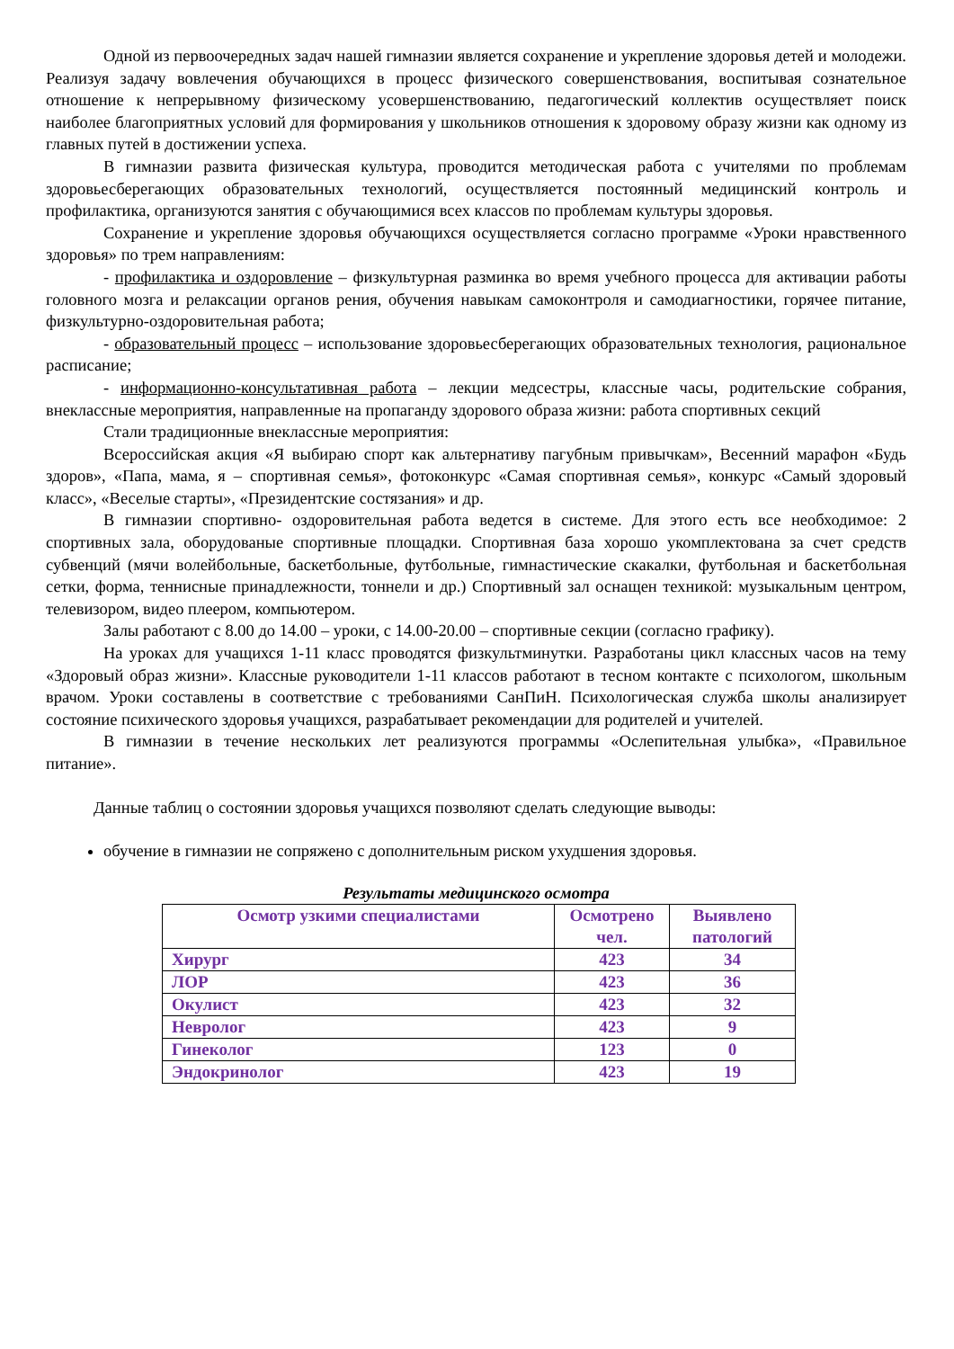Одной из первоочередных задач нашей гимназии является сохранение и укрепление здоровья детей и молодежи. Реализуя задачу вовлечения обучающихся в процесс физического совершенствования, воспитывая сознательное отношение к непрерывному физическому усовершенствованию, педагогический коллектив осуществляет поиск наиболее благоприятных условий для формирования у школьников отношения к здоровому образу жизни как одному из главных путей в достижении успеха.
В гимназии развита физическая культура, проводится методическая работа с учителями по проблемам здоровьесберегающих образовательных технологий, осуществляется постоянный медицинский контроль и профилактика, организуются занятия с обучающимися всех классов по проблемам культуры здоровья.
Сохранение и укрепление здоровья обучающихся осуществляется согласно программе «Уроки нравственного здоровья» по трем направлениям:
- профилактика и оздоровление – физкультурная разминка во время учебного процесса для активации работы головного мозга и релаксации органов рения, обучения навыкам самоконтроля и самодиагностики, горячее питание, физкультурно-оздоровительная работа;
- образовательный процесс – использование здоровьесберегающих образовательных технология, рациональное расписание;
- информационно-консультативная работа – лекции медсестры, классные часы, родительские собрания, внеклассные мероприятия, направленные на пропаганду здорового образа жизни: работа спортивных секций
Стали традиционные внеклассные мероприятия:
Всероссийская акция «Я выбираю спорт как альтернативу пагубным привычкам», Весенний марафон «Будь здоров», «Папа, мама, я – спортивная семья», фотоконкурс «Самая спортивная семья», конкурс «Самый здоровый класс», «Веселые старты», «Президентские состязания» и др.
В гимназии спортивно- оздоровительная работа ведется в системе. Для этого есть все необходимое: 2 спортивных зала, оборудованые спортивные площадки. Спортивная база хорошо укомплектована за счет средств субвенций (мячи волейбольные, баскетбольные, футбольные, гимнастические скакалки, футбольная и баскетбольная сетки, форма, теннисные принадлежности, тоннели и др.) Спортивный зал оснащен техникой: музыкальным центром, телевизором, видео плеером, компьютером.
Залы работают с 8.00 до 14.00 – уроки, с 14.00-20.00 – спортивные секции (согласно графику).
На уроках для учащихся 1-11 класс проводятся физкультминутки. Разработаны цикл классных часов на тему «Здоровый образ жизни». Классные руководители 1-11 классов работают в тесном контакте с психологом, школьным врачом. Уроки составлены в соответствие с требованиями СанПиН. Психологическая служба школы анализирует состояние психического здоровья учащихся, разрабатывает рекомендации для родителей и учителей.
В гимназии в течение нескольких лет реализуются программы «Ослепительная улыбка», «Правильное питание».
Данные таблиц о состоянии здоровья учащихся позволяют сделать следующие выводы:
обучение в гимназии не сопряжено с дополнительным риском ухудшения здоровья.
Результаты медицинского осмотра
| Осмотр узкими специалистами | Осмотрено чел. | Выявлено патологий |
| --- | --- | --- |
| Хирург | 423 | 34 |
| ЛОР | 423 | 36 |
| Окулист | 423 | 32 |
| Невролог | 423 | 9 |
| Гинеколог | 123 | 0 |
| Эндокринолог | 423 | 19 |